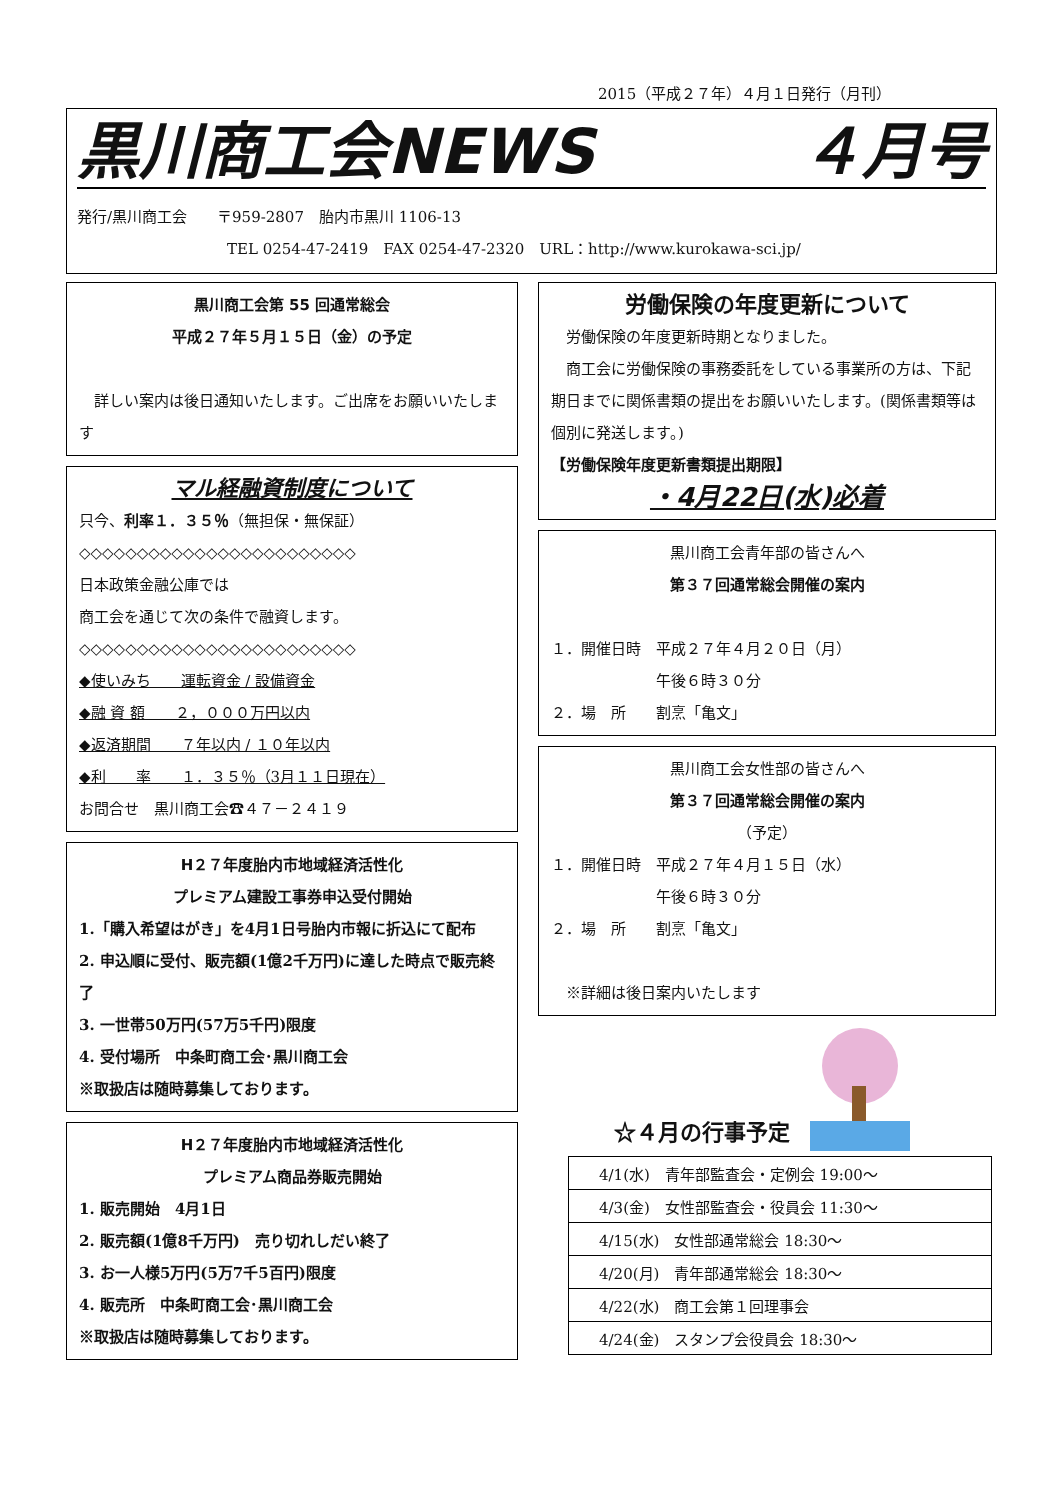2015（平成２７年）４月１日発行（月刊）
黒川商工会NEWS ４月号
発行/黒川商工会　　〒959-2807　胎内市黒川 1106-13
　　　　　　　　　　TEL 0254-47-2419　FAX 0254-47-2320　URL：http://www.kurokawa-sci.jp/
黒川商工会第 55 回通常総会
平成２７年５月１５日（金）の予定
　詳しい案内は後日通知いたします。ご出席をお願いいたします
マル経融資制度について
只今、利率１．３５％（無担保・無保証）
◇◇◇◇◇◇◇◇◇◇◇◇◇◇◇◇◇◇◇◇◇◇◇◇
日本政策金融公庫では
商工会を通じて次の条件で融資します。
◇◇◇◇◇◇◇◇◇◇◇◇◇◇◇◇◇◇◇◇◇◇◇◇
◆使いみち　　運転資金 / 設備資金
◆融 資 額　　２，０００万円以内
◆返済期間　　７年以内 / １０年以内
◆利　　率　　１．３５％（3月１１日現在）
お問合せ　黒川商工会☎４７－２４１９
H２７年度胎内市地域経済活性化
プレミアム建設工事券申込受付開始
1.「購入希望はがき」を4月1日号胎内市報に折込にて配布
2. 申込順に受付、販売額(1億2千万円)に達した時点で販売終了
3. 一世帯50万円(57万5千円)限度
4. 受付場所　中条町商工会･黒川商工会
※取扱店は随時募集しております。
H２７年度胎内市地域経済活性化
プレミアム商品券販売開始
1. 販売開始　4月1日
2. 販売額(1億8千万円)　売り切れしだい終了
3. お一人様5万円(5万7千5百円)限度
4. 販売所　中条町商工会･黒川商工会
※取扱店は随時募集しております。
労働保険の年度更新について
　労働保険の年度更新時期となりました。
　商工会に労働保険の事務委託をしている事業所の方は、下記期日までに関係書類の提出をお願いいたします。(関係書類等は個別に発送します。)
【労働保険年度更新書類提出期限】
・4月22日(水)必着
黒川商工会青年部の皆さんへ
第３７回通常総会開催の案内
１．開催日時　平成２７年４月２０日（月）
　　　　　　　午後６時３０分
２．場　所　　割烹「亀文」
黒川商工会女性部の皆さんへ
第３７回通常総会開催の案内
（予定）
１．開催日時　平成２７年４月１５日（水）
　　　　　　　午後６時３０分
２．場　所　　割烹「亀文」
　※詳細は後日案内いたします
☆４月の行事予定
| 4/1(水) 青年部監査会・定例会 19:00～ |
| 4/3(金) 女性部監査会・役員会 11:30～ |
| 4/15(水) 女性部通常総会 18:30～ |
| 4/20(月) 青年部通常総会 18:30～ |
| 4/22(水) 商工会第１回理事会 |
| 4/24(金) スタンプ会役員会 18:30～ |